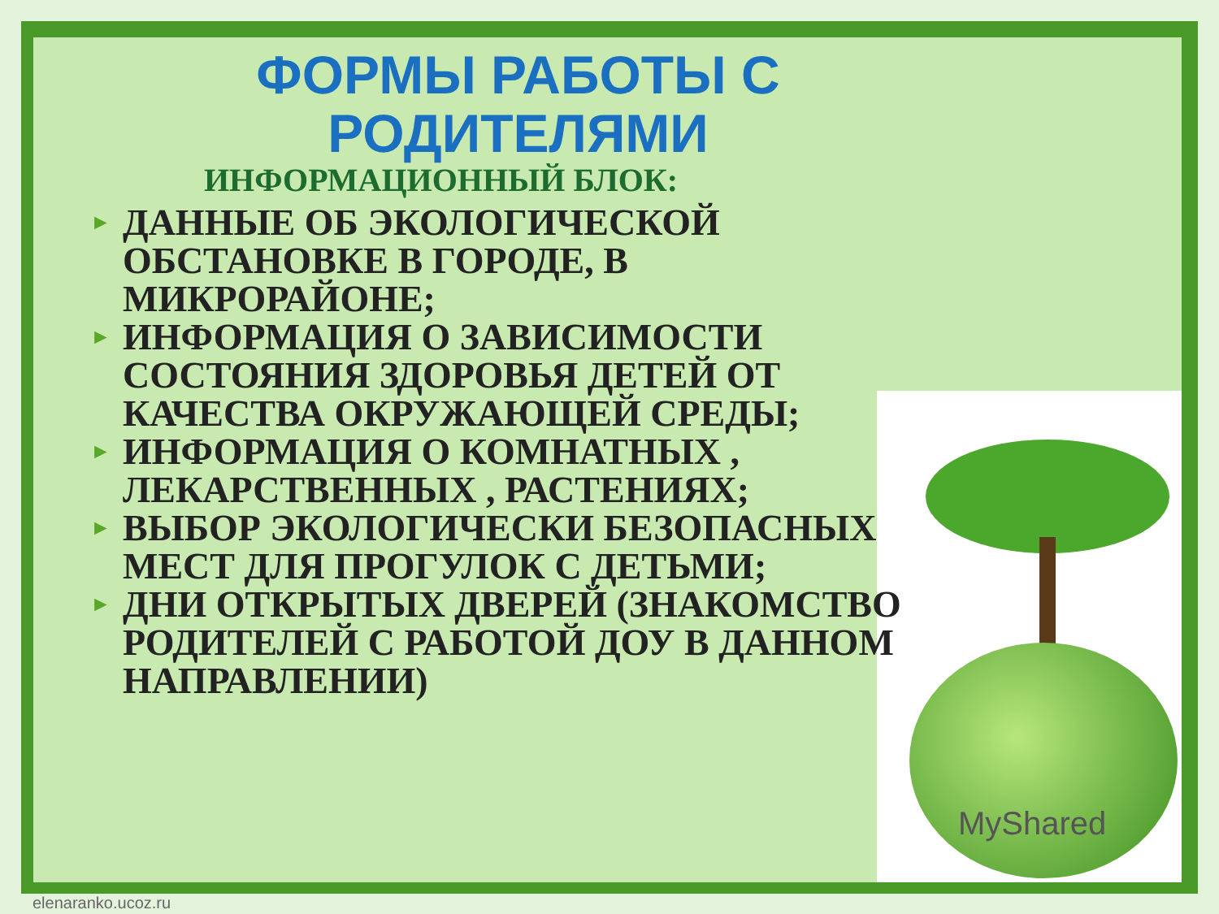MyShared
ФОРМЫ РАБОТЫ С
РОДИТЕЛЯМИ
ИНФОРМАЦИОННЫЙ БЛОК:
► ДАННЫЕ ОБ ЭКОЛОГИЧЕСКОЙ ОБСТАНОВКЕ В ГОРОДЕ, В МИКРОРАЙОНЕ;
► ИНФОРМАЦИЯ О ЗАВИСИМОСТИ СОСТОЯНИЯ ЗДОРОВЬЯ ДЕТЕЙ ОТ КАЧЕСТВА ОКРУЖАЮЩЕЙ СРЕДЫ;
► ИНФОРМАЦИЯ О КОМНАТНЫХ , ЛЕКАРСТВЕННЫХ , РАСТЕНИЯХ;
► ВЫБОР ЭКОЛОГИЧЕСКИ БЕЗОПАСНЫХ МЕСТ ДЛЯ ПРОГУЛОК С ДЕТЬМИ;
► ДНИ ОТКРЫТЫХ ДВЕРЕЙ (ЗНАКОМСТВО РОДИТЕЛЕЙ С РАБОТОЙ ДОУ В ДАННОМ НАПРАВЛЕНИИ)
elenaranko.ucoz.ru